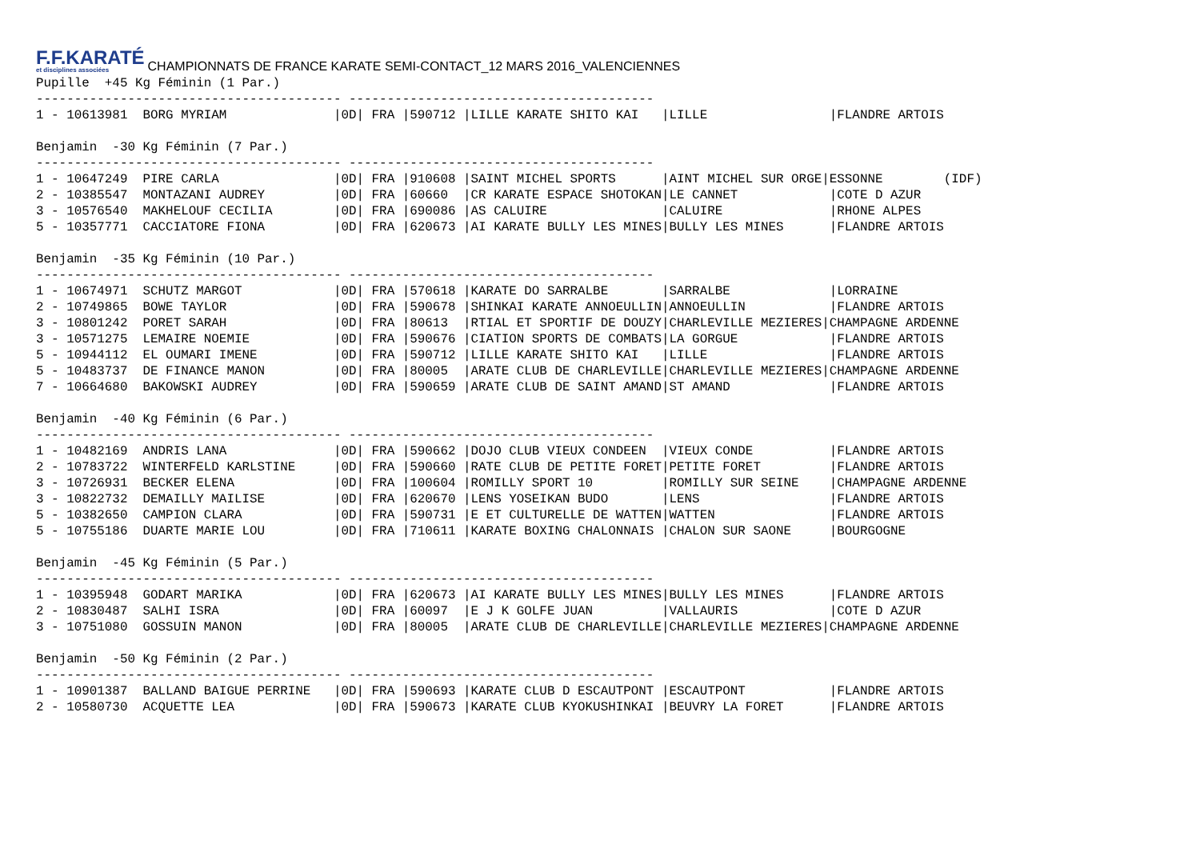F.F.KARATÉ
et disciplines associées
CHAMPIONNATS DE FRANCE KARATE SEMI-CONTACT_12 MARS 2016_VALENCIENNES
Pupille  +45 Kg Féminin (1 Par.)
---------------------------------------- ----------------------------------------
1 - 10613981  BORG MYRIAM              |0D| FRA |590712 |LILLE KARATE SHITO KAI   |LILLE                |FLANDRE ARTOIS

Benjamin  -30 Kg Féminin (7 Par.)
---------------------------------------- ----------------------------------------
1 - 10647249  PIRE CARLA               |0D| FRA |910608 |SAINT MICHEL SPORTS      |AINT MICHEL SUR ORGE|ESSONNE        (IDF)
2 - 10385547  MONTAZANI AUDREY         |0D| FRA |60660  |CR KARATE ESPACE SHOTOKAN|LE CANNET            |COTE D AZUR
3 - 10576540  MAKHELOUF CECILIA        |0D| FRA |690086 |AS CALUIRE               |CALUIRE              |RHONE ALPES
5 - 10357771  CACCIATORE FIONA         |0D| FRA |620673 |AI KARATE BULLY LES MINES|BULLY LES MINES      |FLANDRE ARTOIS

Benjamin  -35 Kg Féminin (10 Par.)
---------------------------------------- ----------------------------------------
1 - 10674971  SCHUTZ MARGOT            |0D| FRA |570618 |KARATE DO SARRALBE       |SARRALBE             |LORRAINE
2 - 10749865  BOWE TAYLOR              |0D| FRA |590678 |SHINKAI KARATE ANNOEULLIN|ANNOEULLIN           |FLANDRE ARTOIS
3 - 10801242  PORET SARAH              |0D| FRA |80613  |RTIAL ET SPORTIF DE DOUZY|CHARLEVILLE MEZIERES|CHAMPAGNE ARDENNE
3 - 10571275  LEMAIRE NOEMIE           |0D| FRA |590676 |CIATION SPORTS DE COMBATS|LA GORGUE            |FLANDRE ARTOIS
5 - 10944112  EL OUMARI IMENE          |0D| FRA |590712 |LILLE KARATE SHITO KAI   |LILLE                |FLANDRE ARTOIS
5 - 10483737  DE FINANCE MANON         |0D| FRA |80005  |ARATE CLUB DE CHARLEVILLE|CHARLEVILLE MEZIERES|CHAMPAGNE ARDENNE
7 - 10664680  BAKOWSKI AUDREY          |0D| FRA |590659 |ARATE CLUB DE SAINT AMAND|ST AMAND             |FLANDRE ARTOIS

Benjamin  -40 Kg Féminin (6 Par.)
---------------------------------------- ----------------------------------------
1 - 10482169  ANDRIS LANA              |0D| FRA |590662 |DOJO CLUB VIEUX CONDEEN  |VIEUX CONDE          |FLANDRE ARTOIS
2 - 10783722  WINTERFELD KARLSTINE     |0D| FRA |590660 |RATE CLUB DE PETITE FORET|PETITE FORET         |FLANDRE ARTOIS
3 - 10726931  BECKER ELENA             |0D| FRA |100604 |ROMILLY SPORT 10         |ROMILLY SUR SEINE    |CHAMPAGNE ARDENNE
3 - 10822732  DEMAILLY MAILISE         |0D| FRA |620670 |LENS YOSEIKAN BUDO       |LENS                 |FLANDRE ARTOIS
5 - 10382650  CAMPION CLARA            |0D| FRA |590731 |E ET CULTURELLE DE WATTEN|WATTEN               |FLANDRE ARTOIS
5 - 10755186  DUARTE MARIE LOU         |0D| FRA |710611 |KARATE BOXING CHALONNAIS |CHALON SUR SAONE     |BOURGOGNE

Benjamin  -45 Kg Féminin (5 Par.)
---------------------------------------- ----------------------------------------
1 - 10395948  GODART MARIKA            |0D| FRA |620673 |AI KARATE BULLY LES MINES|BULLY LES MINES      |FLANDRE ARTOIS
2 - 10830487  SALHI ISRA               |0D| FRA |60097  |E J K GOLFE JUAN         |VALLAURIS            |COTE D AZUR
3 - 10751080  GOSSUIN MANON            |0D| FRA |80005  |ARATE CLUB DE CHARLEVILLE|CHARLEVILLE MEZIERES|CHAMPAGNE ARDENNE

Benjamin  -50 Kg Féminin (2 Par.)
---------------------------------------- ----------------------------------------
1 - 10901387  BALLAND BAIGUE PERRINE   |0D| FRA |590693 |KARATE CLUB D ESCAUTPONT |ESCAUTPONT           |FLANDRE ARTOIS
2 - 10580730  ACQUETTE LEA             |0D| FRA |590673 |KARATE CLUB KYOKUSHINKAI |BEUVRY LA FORET      |FLANDRE ARTOIS